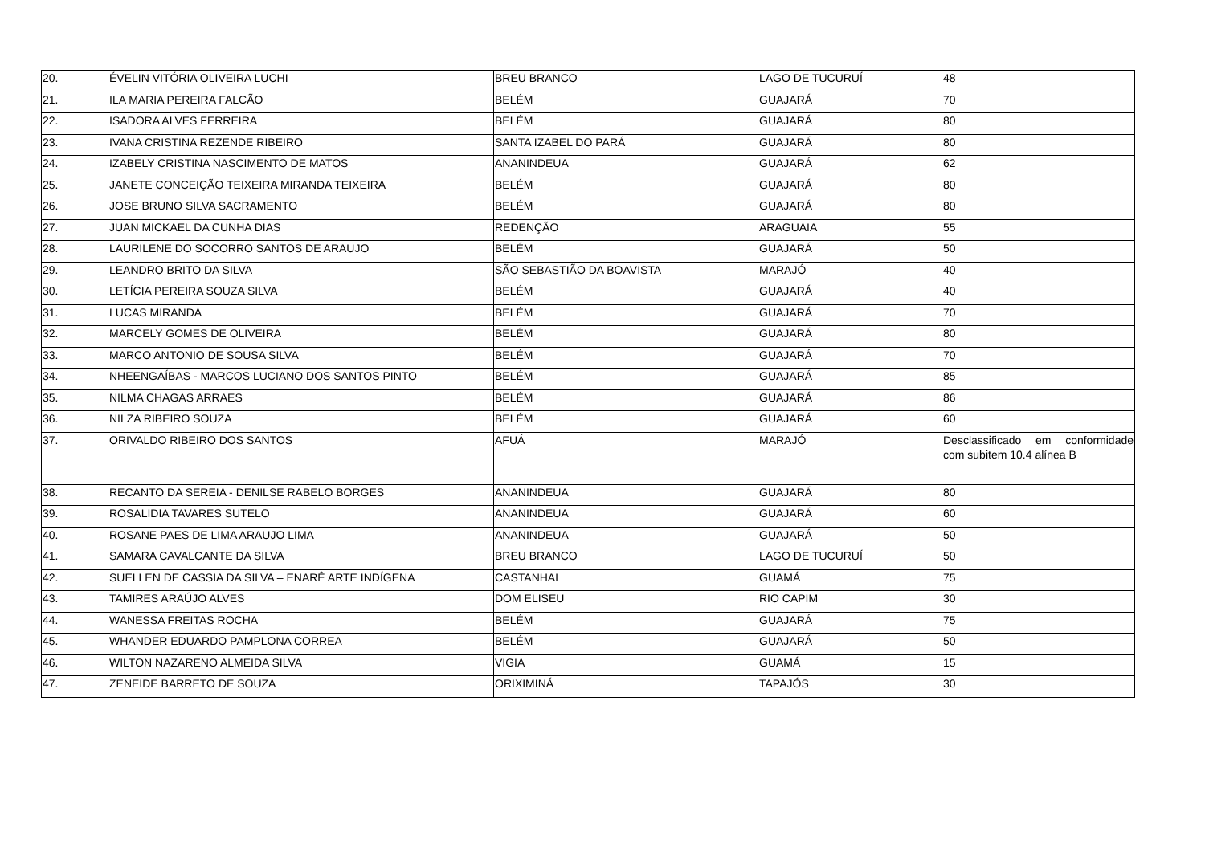| 20. | ÉVELIN VITÓRIA OLIVEIRA LUCHI | BREU BRANCO | LAGO DE TUCURUÍ | 48 |
| 21. | ILA MARIA PEREIRA FALCÃO | BELÉM | GUAJARÁ | 70 |
| 22. | ISADORA ALVES FERREIRA | BELÉM | GUAJARÁ | 80 |
| 23. | IVANA CRISTINA REZENDE RIBEIRO | SANTA IZABEL DO PARÁ | GUAJARÁ | 80 |
| 24. | IZABELY CRISTINA NASCIMENTO DE MATOS | ANANINDEUA | GUAJARÁ | 62 |
| 25. | JANETE CONCEIÇÃO TEIXEIRA MIRANDA TEIXEIRA | BELÉM | GUAJARÁ | 80 |
| 26. | JOSE BRUNO SILVA SACRAMENTO | BELÉM | GUAJARÁ | 80 |
| 27. | JUAN MICKAEL DA CUNHA DIAS | REDENÇÃO | ARAGUAIA | 55 |
| 28. | LAURILENE DO SOCORRO SANTOS DE ARAUJO | BELÉM | GUAJARÁ | 50 |
| 29. | LEANDRO BRITO DA SILVA | SÃO SEBASTIÃO DA BOAVISTA | MARAJÓ | 40 |
| 30. | LETÍCIA PEREIRA SOUZA SILVA | BELÉM | GUAJARÁ | 40 |
| 31. | LUCAS MIRANDA | BELÉM | GUAJARÁ | 70 |
| 32. | MARCELY GOMES DE OLIVEIRA | BELÉM | GUAJARÁ | 80 |
| 33. | MARCO ANTONIO DE SOUSA SILVA | BELÉM | GUAJARÁ | 70 |
| 34. | NHEENGAÍBAS - MARCOS LUCIANO DOS SANTOS PINTO | BELÉM | GUAJARÁ | 85 |
| 35. | NILMA CHAGAS ARRAES | BELÉM | GUAJARÁ | 86 |
| 36. | NILZA RIBEIRO SOUZA | BELÉM | GUAJARÁ | 60 |
| 37. | ORIVALDO RIBEIRO DOS SANTOS | AFUÁ | MARAJÓ | Desclassificado em conformidade com subitem 10.4 alínea B |
| 38. | RECANTO DA SEREIA - DENILSE RABELO BORGES | ANANINDEUA | GUAJARÁ | 80 |
| 39. | ROSALIDIA TAVARES SUTELO | ANANINDEUA | GUAJARÁ | 60 |
| 40. | ROSANE PAES DE LIMA ARAUJO LIMA | ANANINDEUA | GUAJARÁ | 50 |
| 41. | SAMARA CAVALCANTE DA SILVA | BREU BRANCO | LAGO DE TUCURUÍ | 50 |
| 42. | SUELLEN DE CASSIA DA SILVA – ENARÊ ARTE INDÍGENA | CASTANHAL | GUAMÁ | 75 |
| 43. | TAMIRES ARAÚJO ALVES | DOM ELISEU | RIO CAPIM | 30 |
| 44. | WANESSA FREITAS ROCHA | BELÉM | GUAJARÁ | 75 |
| 45. | WHANDER EDUARDO PAMPLONA CORREA | BELÉM | GUAJARÁ | 50 |
| 46. | WILTON NAZARENO ALMEIDA SILVA | VIGIA | GUAMÁ | 15 |
| 47. | ZENEIDE BARRETO DE SOUZA | ORIXIMINÁ | TAPAJÓS | 30 |